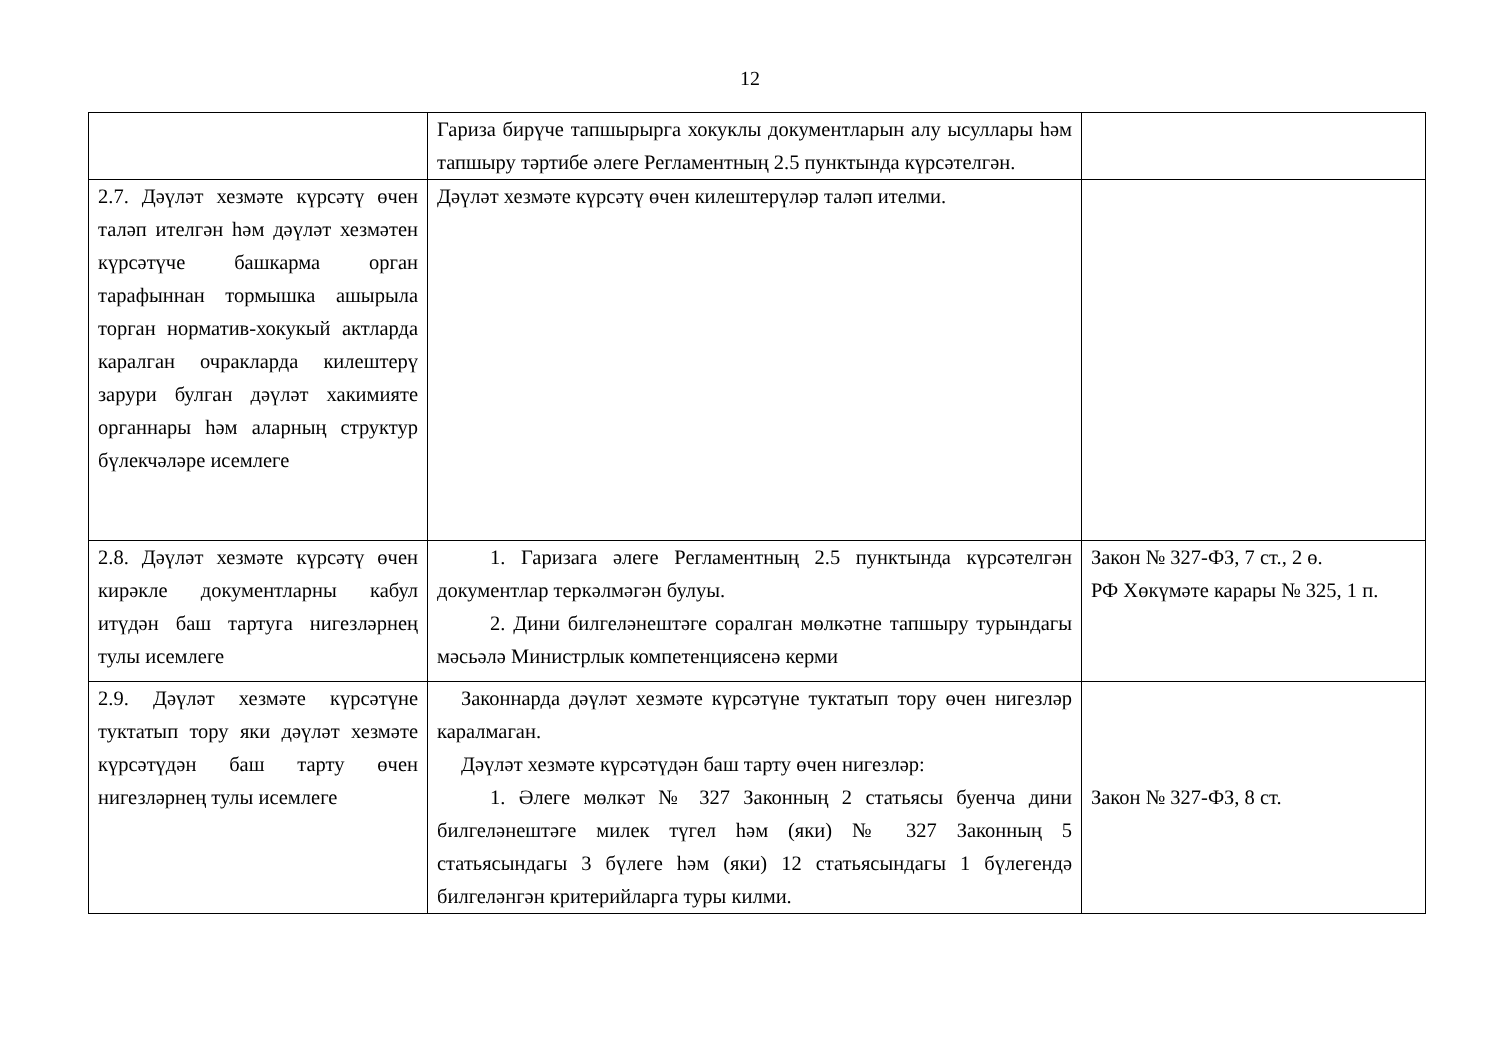12
| | Гариза бирүче тапшырыргa хокуклы документларын алу ысуллары һәм тапшыру тәртибе әлеге Регламентның 2.5 пунктында күрсәтелгән. | |
| 2.7. Дәүләт хезмәте күрсәтү өчен таләп ителгән һәм дәүләт хезмәтен күрсәтүче башкарма орган тарафыннан тормышка ашырыла торган норматив-хокукый актларда каралган очракларда килештерү зарури булган дәүләт хакимияте органнары һәм аларның структур бүлекчәләре исемлеге | Дәүләт хезмәте күрсәтү өчен килештерүләр таләп ителми. | |
| 2.8. Дәүләт хезмәте күрсәтү өчен кирәкле документларны кабул итүдән баш тартуга нигезләрнең тулы исемлеге | 1. Гаризага әлеге Регламентның 2.5 пунктында күрсәтелгән документлар теркәлмәгән булуы. 2. Дини билгеләнештәге соралган мөлкәтне тапшыру турындагы мәсьәлә Министрлык компетенциясенә керми | Закон № 327-ФЗ, 7 ст., 2 ө. РФ Хөкүмәте карары № 325, 1 п. |
| 2.9. Дәүләт хезмәте күрсәтүне туктатып тору яки дәүләт хезмәте күрсәтүдән баш тарту өчен нигезләрнең тулы исемлеге | Законнарда дәүләт хезмәте күрсәтүне туктатып тору өчен нигезләр каралмаган. Дәүләт хезмәте күрсәтүдән баш тарту өчен нигезләр: 1. Әлеге мөлкәт № 327 Законның 2 статьясы буенча дини билгеләнештәге милек түгел һәм (яки) № 327 Законның 5 статьясындагы 3 бүлеге һәм (яки) 12 статьясындагы 1 бүлегендә билгеләнгән критерийларга туры килми. | Закон № 327-ФЗ, 8 ст. |